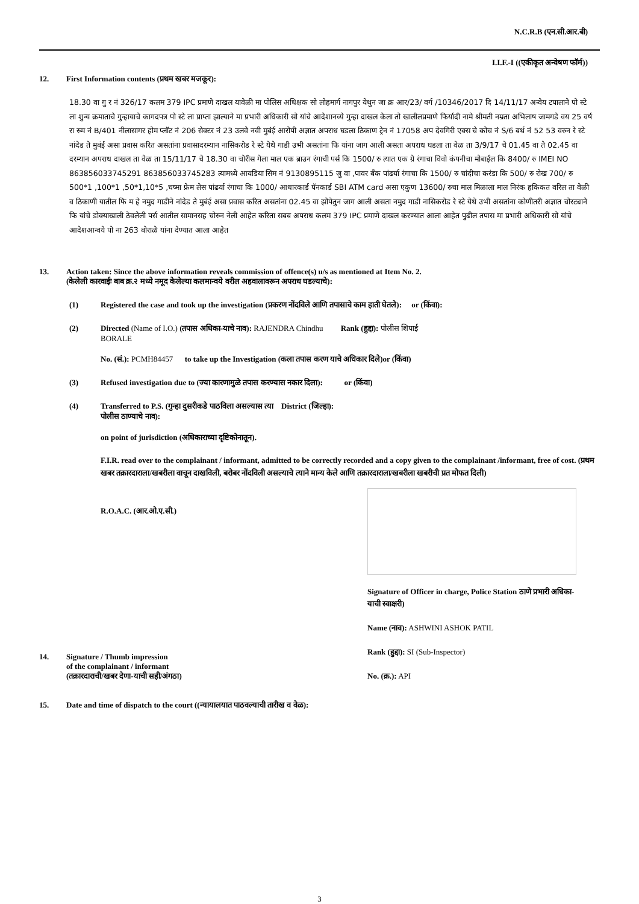N.C.R.B (एन.सी.आर.बी)
I.I.F.-I ((एकीकृत अन्वेषण फॉर्म))
12. First Information contents (प्रथम खबर मजकूर):
18.30 वा गु र नं 326/17 कलम 379 IPC प्रमाणे दाखल यावेळी मा पोलिस अधिक्षक सो लोहमार्ग नागपुर येथुन जा क्र आर/23/ वर्ग /10346/2017 दि 14/11/17 अन्वेय टपालाने पो स्टे ला शुन्य क्रमाताचे गुन्हायाचे कागदपत्र पो स्टे ला प्राप्ता झाल्याने मा प्रभारी अधिकारी सो यांचे आदेशानव्ये गुन्हा दाखल केला तो खालीलप्रमाणे फिर्यादी नामे श्रीमती नम्रता अभिलाष जामगडे वय 25 वर्ष रा रुम नं B/401 नीलासागर होम प्लॉट नं 206 सेक्टर नं 23 उलवे नवी मुबंई आरोपी अज्ञात अपराध घडला ठिकाण ट्रेन नं 17058 अप देवगिरी एक्स चे कोच नं S/6 बर्थ नं 52 53 वरुन रे स्टे नांदेड ते मुबंई असा प्रवास करित असतांना प्रवासादरम्यान नासिकरोड रे स्टे येथे गाडी उभी असतांना फि यांना जाग आली असता अपराध घडला ता वेळ ता 3/9/17 चे 01.45 वा ते 02.45 वा दरम्यान अपराध दाखल ता वेळ ता 15/11/17 चे 18.30 वा चोरीस गेला माल एक ब्राउन रंगाची पर्स कि 1500/ रु त्यात एक ग्रे रंगाचा विवो कंपनीचा मोबाईल कि 8400/ रु IMEI NO 863856033745291 863856033745283 त्यामध्ये आयडिया सिम नं 9130895115 जु वा ,पावर बँक पांढर्या रंगाचा कि 1500/ रु चांदीचा करंडा कि 500/ रु रोख 700/ रु 500*1 ,100*1 ,50*1,10*5 ,चष्मा फ्रेम लेस पांढर्या रंगाचा कि 1000/ आधारकार्ड पॅनकार्ड SBI ATM card असा एकुण 13600/ रुचा माल मिळाला माल निरंक हकिकत वरिल ता वेळी व ठिकाणी यातील फि म हे नमुद गाडीने नांदेड ते मुबंई असा प्रवास करित असतांना 02.45 वा झोपेतुन जाग आली असता नमुद गाडी नासिकरोड रे स्टे येथे उभी असतांना कोणीतरी अज्ञात चोरट्याने फि यांचे डोक्याखाली ठेवलेली पर्स आतील सामानसह चोरुन नेली आहेत करिता सबब अपराध कलम 379 IPC प्रमाणे दाखल करण्यात आला आहेत पुढील तपास मा प्रभारी अधिकारी सो यांचे आदेशआन्वये पो ना 263 बोराळे यांना देण्यात आला आहेत
13. Action taken: Since the above information reveals commission of offence(s) u/s as mentioned at Item No. 2.
(केलेली कारवाईः बाब क्र.२ मध्ये नमूद केलेल्या कलमान्वये वरील अहवालावरून अपराध घडल्याचे):
(1) Registered the case and took up the investigation (प्रकरण नोंदविले आणि तपासाचे काम हाती घेतले): or (किंवा):
(2) Directed (Name of I.O.) (तपास अधिका-याचे नाव): RAJENDRA Chindhu Rank (हुद्दा): पोलीस शिपाई
BORALE
No. (सं.): PCMH84457 to take up the Investigation (कला तपास करण याचे अधिकार दिले)or (किंवा)
(3) Refused investigation due to (ज्या कारणामुळे तपास करण्यास नकार दिला): or (किंवा)
(4) Transferred to P.S. (गुन्हा दुसरीकडे पाठविला असल्यास त्या District (जिल्हा):
पोलीस ठाण्याचे नाव):
on point of jurisdiction (अधिकाराच्या दृष्टिकोनातून).
F.I.R. read over to the complainant / informant, admitted to be correctly recorded and a copy given to the complainant /informant, free of cost. (प्रथम खबर तक्रारदाराला/खबरीला वाचून दाखविली, बरोबर नोंदविली असल्याचे त्याने मान्य केले आणि तक्रारदाराला/खबरीला खबरीची प्रत मोफत दिली)
R.O.A.C. (आर.ओ.ए.सी.)
14. Signature / Thumb impression
of the complainant / informant
(तक्रारदाराची/खबर देणा-याची सही/अंगठा)
Signature of Officer in charge, Police Station ठाणे प्रभारी अधिका-याची स्वाक्षरी)
Name (नाव): ASHWINI ASHOK PATIL
Rank (हुद्दा): SI (Sub-Inspector)
No. (क्र.): API
15. Date and time of dispatch to the court ((न्यायालयात पाठवल्याची तारीख व वेळ):
3